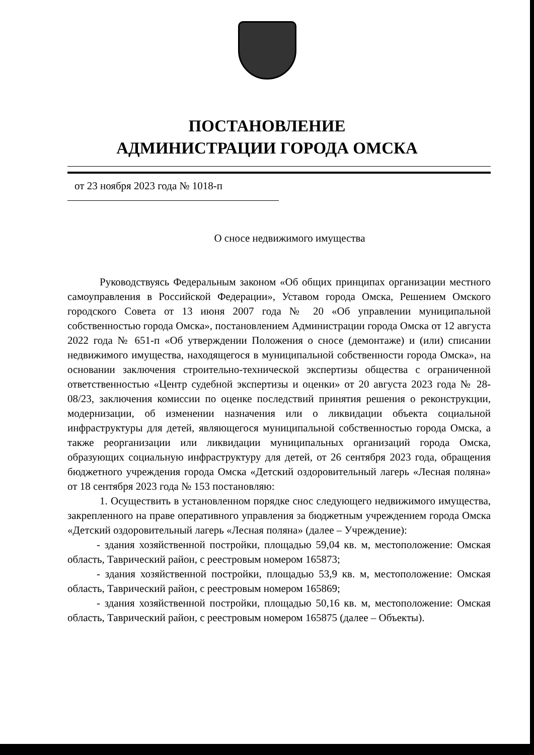ПОСТАНОВЛЕНИЕ
АДМИНИСТРАЦИИ ГОРОДА ОМСКА
от 23 ноября 2023 года № 1018-п
О сносе недвижимого имущества
Руководствуясь Федеральным законом «Об общих принципах организации местного самоуправления в Российской Федерации», Уставом города Омска, Решением Омского городского Совета от 13 июня 2007 года № 20 «Об управлении муниципальной собственностью города Омска», постановлением Администрации города Омска от 12 августа 2022 года № 651-п «Об утверждении Положения о сносе (демонтаже) и (или) списании недвижимого имущества, находящегося в муниципальной собственности города Омска», на основании заключения строительно-технической экспертизы общества с ограниченной ответственностью «Центр судебной экспертизы и оценки» от 20 августа 2023 года № 28-08/23, заключения комиссии по оценке последствий принятия решения о реконструкции, модернизации, об изменении назначения или о ликвидации объекта социальной инфраструктуры для детей, являющегося муниципальной собственностью города Омска, а также реорганизации или ликвидации муниципальных организаций города Омска, образующих социальную инфраструктуру для детей, от 26 сентября 2023 года, обращения бюджетного учреждения города Омска «Детский оздоровительный лагерь «Лесная поляна» от 18 сентября 2023 года № 153 постановляю:
1. Осуществить в установленном порядке снос следующего недвижимого имущества, закрепленного на праве оперативного управления за бюджетным учреждением города Омска «Детский оздоровительный лагерь «Лесная поляна» (далее – Учреждение):
- здания хозяйственной постройки, площадью 59,04 кв. м, местоположение: Омская область, Таврический район, с реестровым номером 165873;
- здания хозяйственной постройки, площадью 53,9 кв. м, местоположение: Омская область, Таврический район, с реестровым номером 165869;
- здания хозяйственной постройки, площадью 50,16 кв. м, местоположение: Омская область, Таврический район, с реестровым номером 165875 (далее – Объекты).